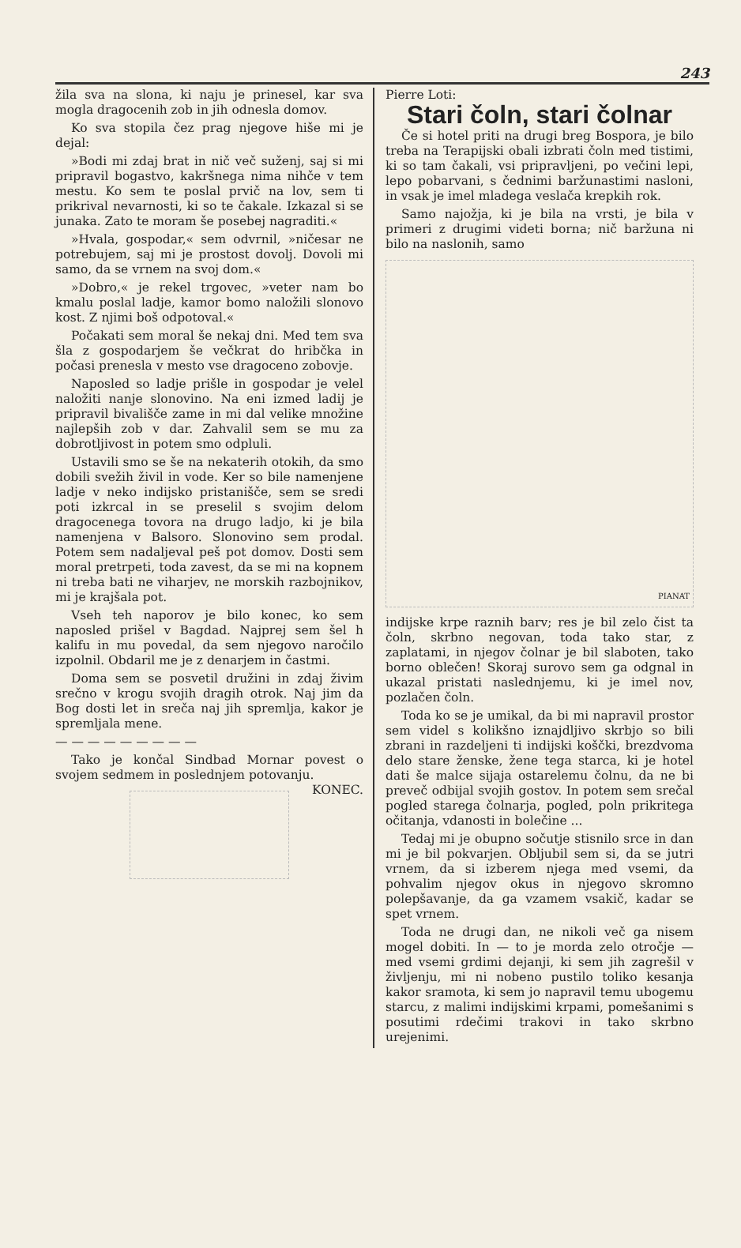243
žila sva na slona, ki naju je prinesel, kar sva mogla dragocenih zob in jih odnesla domov.
Ko sva stopila čez prag njegove hiše mi je dejal:
»Bodi mi zdaj brat in nič več suženj, saj si mi pripravil bogastvo, kakršnega nima nihče v tem mestu. Ko sem te poslal prvič na lov, sem ti prikrival nevarnosti, ki so te čakale. Izkazal si se junaka. Zato te moram še posebej nagraditi.«
»Hvala, gospodar,« sem odvrnil, »ničesar ne potrebujem, saj mi je prostost dovolj. Dovoli mi samo, da se vrnem na svoj dom.«
»Dobro,« je rekel trgovec, »veter nam bo kmalu poslal ladje, kamor bomo naložili slonovo kost. Z njimi boš odpotoval.«
Počakati sem moral še nekaj dni. Med tem sva šla z gospodarjem še večkrat do hribčka in počasi prenesla v mesto vse dragoceno zobovje.
Naposled so ladje prišle in gospodar je velel naložiti nanje slonovino. Na eni izmed ladij je pripravil bivališče zame in mi dal velike množine najlepših zob v dar. Zahvalil sem se mu za dobrotljivost in potem smo odpluli.
Ustavili smo se še na nekaterih otokih, da smo dobili svežih živil in vode. Ker so bile namenjene ladje v neko indijsko pristanišče, sem se sredi poti izkrcal in se preselil s svojim delom dragocenega tovora na drugo ladjo, ki je bila namenjena v Balsoro. Slonovino sem prodal. Potem sem nadaljeval peš pot domov. Dosti sem moral pretrpeti, toda zavest, da se mi na kopnem ni treba bati ne viharjev, ne morskih razbojnikov, mi je krajšala pot.
Vseh teh naporov je bilo konec, ko sem naposled prišel v Bagdad. Najprej sem šel h kalifu in mu povedal, da sem njegovo naročilo izpolnil. Obdaril me je z denarjem in častmi.
Doma sem se posvetil družini in zdaj živim srečno v krogu svojih dragih otrok. Naj jim da Bog dosti let in sreča naj jih spremlja, kakor je spremljala mene.
— — — — — — — — —
Tako je končal Sindbad Mornar povest o svojem sedmem in poslednjem potovanju. KONEC.
Pierre Loti:
Stari čoln, stari čolnar
Če si hotel priti na drugi breg Bospora, je bilo treba na Terapijski obali izbrati čoln med tistimi, ki so tam čakali, vsi pripravljeni, po večini lepi, lepo pobarvani, s čednimi baržunastimi nasloni, in vsak je imel mladega veslača krepkih rok.
Samo najožja, ki je bila na vrsti, je bila v primeri z drugimi videti borna; nič baržuna ni bilo na naslonih, samo
PIANAT
indijske krpe raznih barv; res je bil zelo čist ta čoln, skrbno negovan, toda tako star, z zaplatami, in njegov čolnar je bil slaboten, tako borno oblečen! Skoraj surovo sem ga odgnal in ukazal pristati naslednjemu, ki je imel nov, pozlačen čoln.
Toda ko se je umikal, da bi mi napravil prostor sem videl s kolikšno iznajdljivo skrbjo so bili zbrani in razdeljeni ti indijski koščki, brezdvoma delo stare ženske, žene tega starca, ki je hotel dati še malce sijaja ostarelemu čolnu, da ne bi preveč odbijal svojih gostov. In potem sem srečal pogled starega čolnarja, pogled, poln prikritega očitanja, vdanosti in bolečine ...
Tedaj mi je obupno sočutje stisnilo srce in dan mi je bil pokvarjen. Obljubil sem si, da se jutri vrnem, da si izberem njega med vsemi, da pohvalim njegov okus in njegovo skromno polepšavanje, da ga vzamem vsakič, kadar se spet vrnem.
Toda ne drugi dan, ne nikoli več ga nisem mogel dobiti. In — to je morda zelo otročje — med vsemi grdimi dejanji, ki sem jih zagrešil v življenju, mi ni nobeno pustilo toliko kesanja kakor sramota, ki sem jo napravil temu ubogemu starcu, z malimi indijskimi krpami, pomešanimi s posutimi rdečimi trakovi in tako skrbno urejenimi.